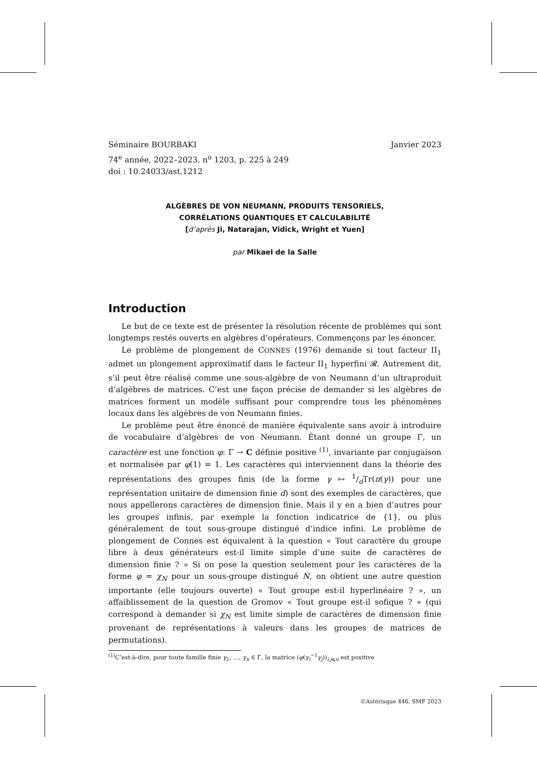Séminaire BOURBAKI Janvier 2023
74<sup>e</sup> année, 2022–2023, n<sup>o</sup> 1203, p. 225 à 249
doi : 10.24033/ast.1212
ALGÈBRES DE VON NEUMANN, PRODUITS TENSORIELS,
CORRÉLATIONS QUANTIQUES ET CALCULABILITÉ
[d’après Ji, Natarajan, Vidick, Wright et Yuen]
par Mikael de la Salle
Introduction
Le but de ce texte est de présenter la résolution récente de problèmes qui sont longtemps restés ouverts en algèbres d’opérateurs. Commençons par les énoncer.
Le problème de plongement de CONNES (1976) demande si tout facteur II<sub>1</sub> admet un plongement approximatif dans le facteur II<sub>1</sub> hyperfini 𝓡. Autrement dit, s’il peut être réalisé comme une sous-algèbre de von Neumann d’un ultraproduit d’algèbres de matrices. C’est une façon précise de demander si les algèbres de matrices forment un modèle suffisant pour comprendre tous les phénomènes locaux dans les algèbres de von Neumann finies.
Le problème peut être énoncé de manière équivalente sans avoir à introduire de vocabulaire d’algèbres de von Neumann. Étant donné un groupe Γ, un caractère est une fonction φ: Γ → C définie positive <sup>(1)</sup>, invariante par conjugaison et normalisée par φ(1) = 1. Les caractères qui interviennent dans la théorie des représentations des groupes finis (de la forme γ ↦ 1/dTr(π(γ)) pour une représentation unitaire de dimension finie d) sont des exemples de caractères, que nous appellerons caractères de dimension finie. Mais il y en a bien d’autres pour les groupes infinis, par exemple la fonction indicatrice de {1}, ou plus généralement de tout sous-groupe distingué d’indice infini. Le problème de plongement de Connes est équivalent à la question « Tout caractère du groupe libre à deux générateurs est-il limite simple d’une suite de caractères de dimension finie ? » Si on pose la question seulement pour les caractères de la forme φ = χ<sub>N</sub> pour un sous-groupe distingué N, on obtient une autre question importante (elle toujours ouverte) « Tout groupe est-il hyperlinéaire ? », un affaiblissement de la question de Gromov « Tout groupe est-il sofique ? » (qui correspond à demander si χ<sub>N</sub> est limite simple de caractères de dimension finie provenant de représentations à valeurs dans les groupes de matrices de permutations).
<sup>(1)</sup> C’est-à-dire, pour toute famille finie γ<sub>1</sub>, …, γ<sub>n</sub> ∈ Γ, la matrice (φ(γ<sub>i</sub><sup>−1</sup>γ<sub>j</sub>))<sub>i,j⩽n</sub> est positive
©Astérisque 446, SMF 2023